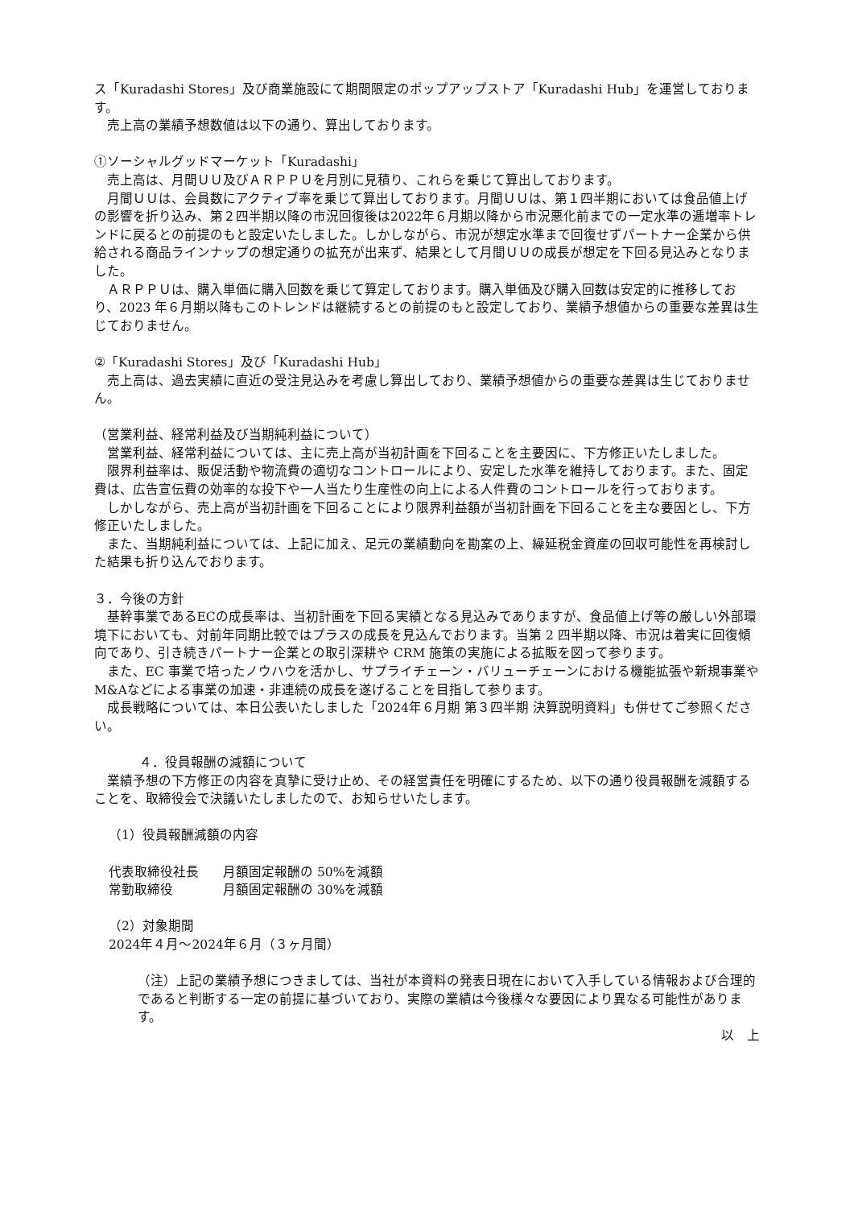ス「Kuradashi Stores」及び商業施設にて期間限定のポップアップストア「Kuradashi Hub」を運営しております。
売上高の業績予想数値は以下の通り、算出しております。
①ソーシャルグッドマーケット「Kuradashi」
売上高は、月間ＵＵ及びＡＲＰＰＵを月別に見積り、これらを乗じて算出しております。
月間ＵＵは、会員数にアクティブ率を乗じて算出しております。月間ＵＵは、第１四半期においては食品値上げの影響を折り込み、第２四半期以降の市況回復後は2022年６月期以降から市況悪化前までの一定水準の逓増率トレンドに戻るとの前提のもと設定いたしました。しかしながら、市況が想定水準まで回復せずパートナー企業から供給される商品ラインナップの想定通りの拡充が出来ず、結果として月間ＵＵの成長が想定を下回る見込みとなりました。
ＡＲＰＰＵは、購入単価に購入回数を乗じて算定しております。購入単価及び購入回数は安定的に推移しており、2023 年６月期以降もこのトレンドは継続するとの前提のもと設定しており、業績予想値からの重要な差異は生じておりません。
②「Kuradashi Stores」及び「Kuradashi Hub」
売上高は、過去実績に直近の受注見込みを考慮し算出しており、業績予想値からの重要な差異は生じておりません。
（営業利益、経常利益及び当期純利益について）
営業利益、経常利益については、主に売上高が当初計画を下回ることを主要因に、下方修正いたしました。
限界利益率は、販促活動や物流費の適切なコントロールにより、安定した水準を維持しております。また、固定費は、広告宣伝費の効率的な投下や一人当たり生産性の向上による人件費のコントロールを行っております。
しかしながら、売上高が当初計画を下回ることにより限界利益額が当初計画を下回ることを主な要因とし、下方修正いたしました。
また、当期純利益については、上記に加え、足元の業績動向を勘案の上、繰延税金資産の回収可能性を再検討した結果も折り込んでおります。
３．今後の方針
基幹事業であるECの成長率は、当初計画を下回る実績となる見込みでありますが、食品値上げ等の厳しい外部環境下においても、対前年同期比較ではプラスの成長を見込んでおります。当第 2 四半期以降、市況は着実に回復傾向であり、引き続きパートナー企業との取引深耕や CRM 施策の実施による拡販を図って参ります。
また、EC 事業で培ったノウハウを活かし、サプライチェーン・バリューチェーンにおける機能拡張や新規事業やM&Aなどによる事業の加速・非連続の成長を遂げることを目指して参ります。
成長戦略については、本日公表いたしました「2024年６月期 第３四半期 決算説明資料」も併せてご参照ください。
４．役員報酬の減額について
業績予想の下方修正の内容を真摯に受け止め、その経営責任を明確にするため、以下の通り役員報酬を減額することを、取締役会で決議いたしましたので、お知らせいたします。
（1）役員報酬減額の内容
代表取締役社長 月額固定報酬の 50%を減額
常勤取締役 月額固定報酬の 30%を減額
（2）対象期間
2024年４月～2024年６月（３ヶ月間）
（注）上記の業績予想につきましては、当社が本資料の発表日現在において入手している情報および合理的であると判断する一定の前提に基づいており、実際の業績は今後様々な要因により異なる可能性があります。
以　上